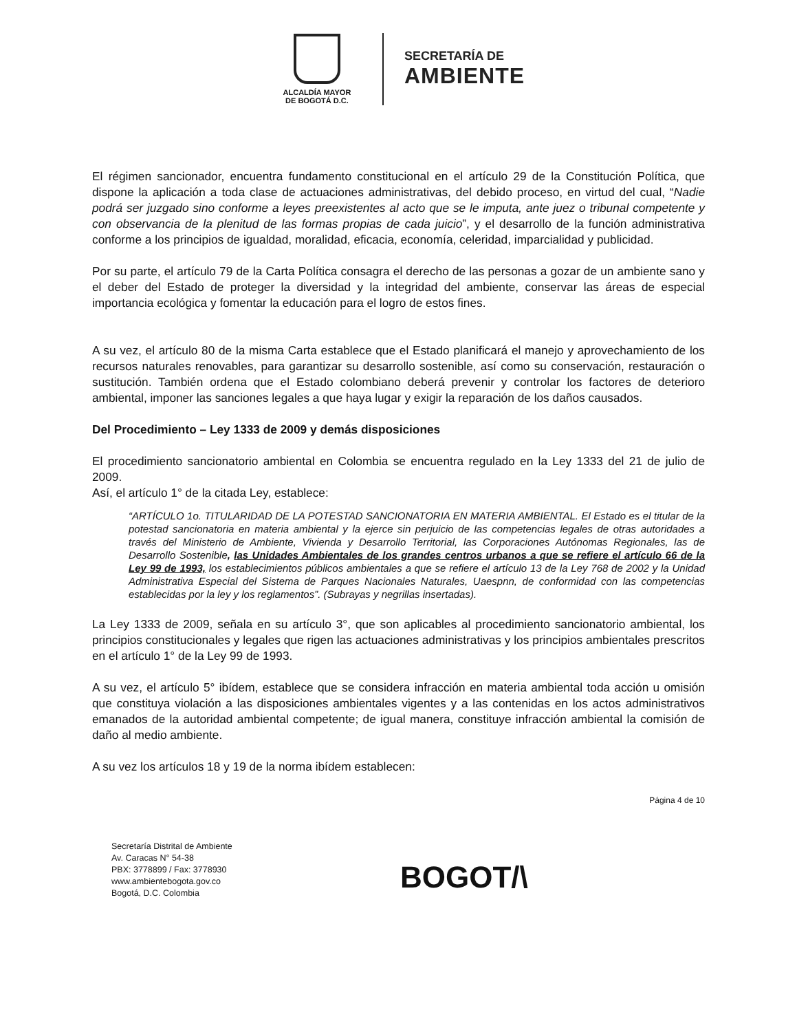ALCALDÍA MAYOR
DE BOGOTÁ D.C.
SECRETARÍA DE
AMBIENTE
El régimen sancionador, encuentra fundamento constitucional en el artículo 29 de la Constitución Política, que dispone la aplicación a toda clase de actuaciones administrativas, del debido proceso, en virtud del cual, “Nadie podrá ser juzgado sino conforme a leyes preexistentes al acto que se le imputa, ante juez o tribunal competente y con observancia de la plenitud de las formas propias de cada juicio”, y el desarrollo de la función administrativa conforme a los principios de igualdad, moralidad, eficacia, economía, celeridad, imparcialidad y publicidad.
Por su parte, el artículo 79 de la Carta Política consagra el derecho de las personas a gozar de un ambiente sano y el deber del Estado de proteger la diversidad y la integridad del ambiente, conservar las áreas de especial importancia ecológica y fomentar la educación para el logro de estos fines.
A su vez, el artículo 80 de la misma Carta establece que el Estado planificará el manejo y aprovechamiento de los recursos naturales renovables, para garantizar su desarrollo sostenible, así como su conservación, restauración o sustitución. También ordena que el Estado colombiano deberá prevenir y controlar los factores de deterioro ambiental, imponer las sanciones legales a que haya lugar y exigir la reparación de los daños causados.
Del Procedimiento – Ley 1333 de 2009 y demás disposiciones
El procedimiento sancionatorio ambiental en Colombia se encuentra regulado en la Ley 1333 del 21 de julio de 2009.
Así, el artículo 1° de la citada Ley, establece:
“ARTÍCULO 1o. TITULARIDAD DE LA POTESTAD SANCIONATORIA EN MATERIA AMBIENTAL. El Estado es el titular de la potestad sancionatoria en materia ambiental y la ejerce sin perjuicio de las competencias legales de otras autoridades a través del Ministerio de Ambiente, Vivienda y Desarrollo Territorial, las Corporaciones Autónomas Regionales, las de Desarrollo Sostenible, las Unidades Ambientales de los grandes centros urbanos a que se refiere el artículo 66 de la Ley 99 de 1993, los establecimientos públicos ambientales a que se refiere el artículo 13 de la Ley 768 de 2002 y la Unidad Administrativa Especial del Sistema de Parques Nacionales Naturales, Uaespnn, de conformidad con las competencias establecidas por la ley y los reglamentos”. (Subrayas y negrillas insertadas).
La Ley 1333 de 2009, señala en su artículo 3°, que son aplicables al procedimiento sancionatorio ambiental, los principios constitucionales y legales que rigen las actuaciones administrativas y los principios ambientales prescritos en el artículo 1° de la Ley 99 de 1993.
A su vez, el artículo 5° ibídem, establece que se considera infracción en materia ambiental toda acción u omisión que constituya violación a las disposiciones ambientales vigentes y a las contenidas en los actos administrativos emanados de la autoridad ambiental competente; de igual manera, constituye infracción ambiental la comisión de daño al medio ambiente.
A su vez los artículos 18 y 19 de la norma ibídem establecen:
Página 4 de 10
Secretaría Distrital de Ambiente
Av. Caracas N° 54-38
PBX: 3778899 / Fax: 3778930
www.ambientebogota.gov.co
Bogotá, D.C. Colombia
BOGOT/\